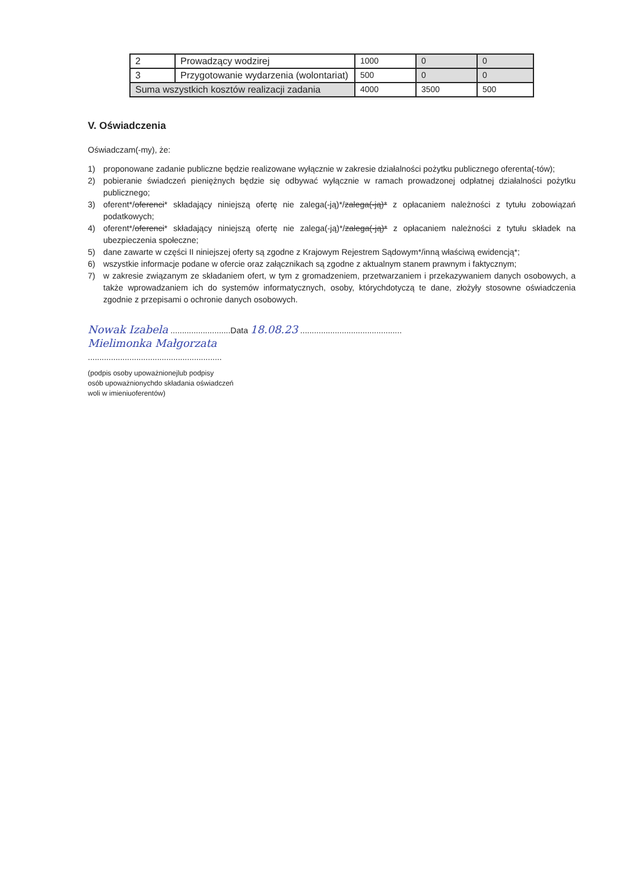| 2 | Prowadzący wodzirej | 1000 | 0 | 0 |
| 3 | Przygotowanie wydarzenia (wolontariat) | 500 | 0 | 0 |
| Suma wszystkich kosztów realizacji zadania | | 4000 | 3500 | 500 |
V. Oświadczenia
Oświadczam(-my), że:
1) proponowane zadanie publiczne będzie realizowane wyłącznie w zakresie działalności pożytku publicznego oferenta(-tów);
2) pobieranie świadczeń pieniężnych będzie się odbywać wyłącznie w ramach prowadzonej odpłatnej działalności pożytku publicznego;
3) oferent*/oferenci* składający niniejszą ofertę nie zalega(-ją)*/zalega(-ją)* z opłacaniem należności z tytułu zobowiązań podatkowych;
4) oferent*/oferenci* składający niniejszą ofertę nie zalega(-ją)*/zalega(-ją)* z opłacaniem należności z tytułu składek na ubezpieczenia społeczne;
5) dane zawarte w części II niniejszej oferty są zgodne z Krajowym Rejestrem Sądowym*/inną właściwą ewidencją*;
6) wszystkie informacje podane w ofercie oraz załącznikach są zgodne z aktualnym stanem prawnym i faktycznym;
7) w zakresie związanym ze składaniem ofert, w tym z gromadzeniem, przetwarzaniem i przekazywaniem danych osobowych, a także wprowadzaniem ich do systemów informatycznych, osoby, którychdotyczą te dane, złożyły stosowne oświadczenia zgodnie z przepisami o ochronie danych osobowych.
Nowak Izabela ..........................Data 18.08.23 ............................................
Mielimonka Małgorzata
..........................................................
(podpis osoby upoważnionejlub podpisy
osób upoważnionychdo składania oświadczeń
woli w imieniuoferentów)